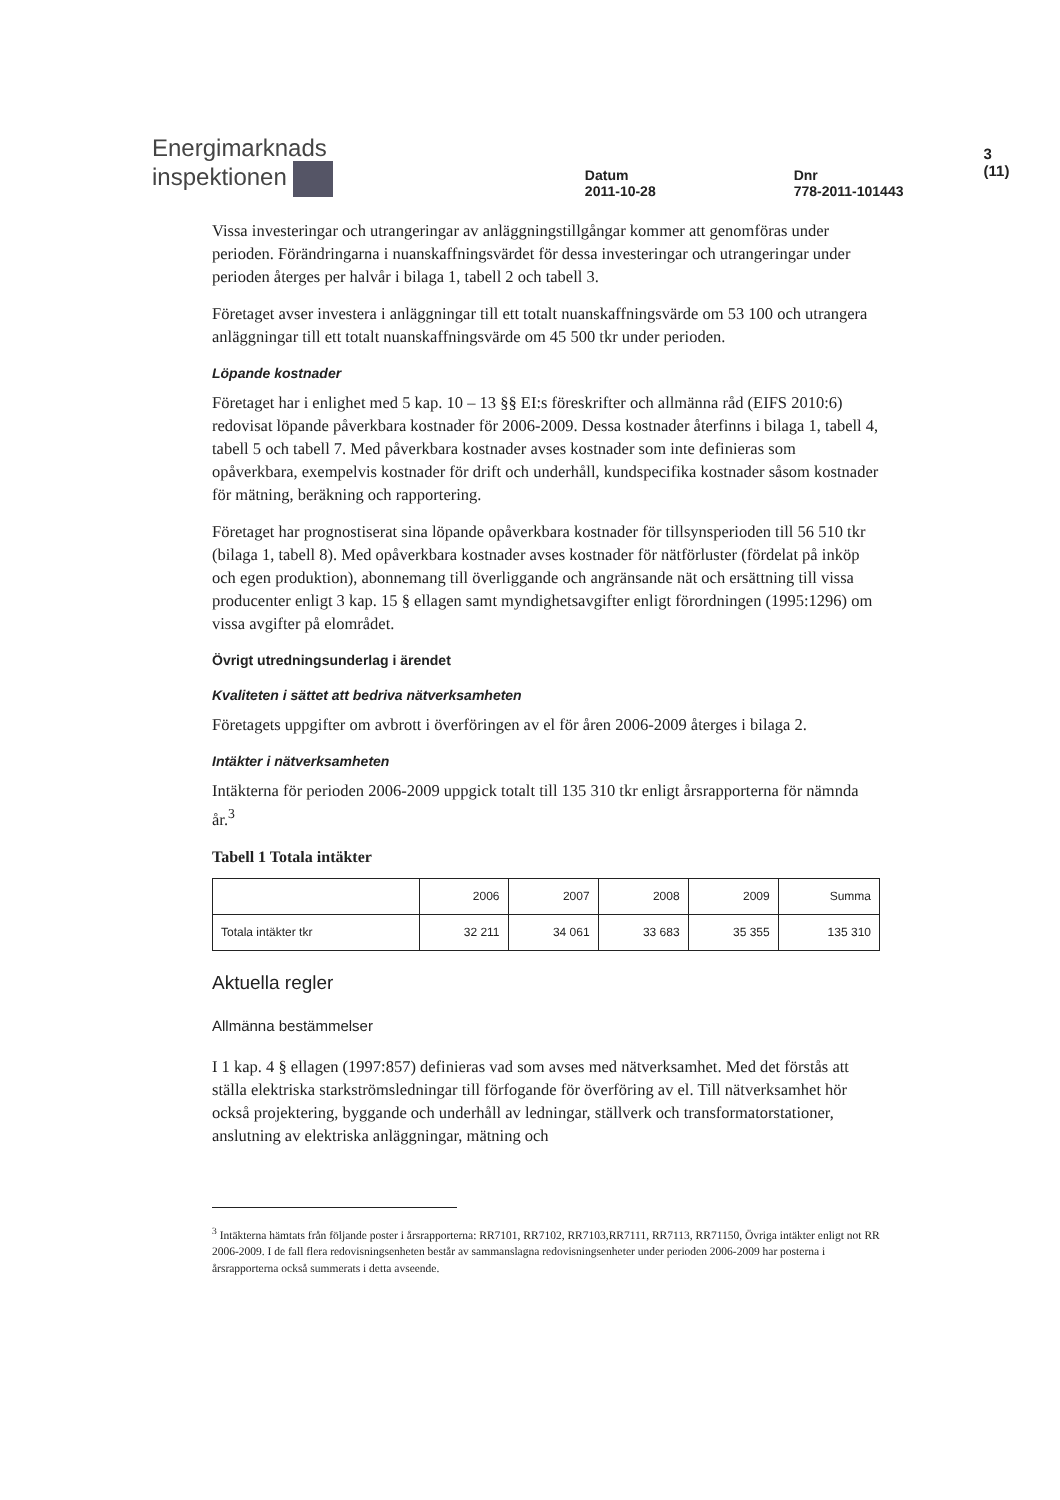Energimarknads
inspektionen
Datum
2011-10-28
Dnr
778-2011-101443
3 (11)
Vissa investeringar och utrangeringar av anläggningstillgångar kommer att genomföras under perioden. Förändringarna i nuanskaffningsvärdet för dessa investeringar och utrangeringar under perioden återges per halvår i bilaga 1, tabell 2 och tabell 3.
Företaget avser investera i anläggningar till ett totalt nuanskaffningsvärde om 53 100 och utrangera anläggningar till ett totalt nuanskaffningsvärde om 45 500 tkr under perioden.
Löpande kostnader
Företaget har i enlighet med 5 kap. 10 – 13 §§ EI:s föreskrifter och allmänna råd (EIFS 2010:6) redovisat löpande påverkbara kostnader för 2006-2009. Dessa kostnader återfinns i bilaga 1, tabell 4, tabell 5 och tabell 7. Med påverkbara kostnader avses kostnader som inte definieras som opåverkbara, exempelvis kostnader för drift och underhåll, kundspecifika kostnader såsom kostnader för mätning, beräkning och rapportering.
Företaget har prognostiserat sina löpande opåverkbara kostnader för tillsynsperioden till 56 510 tkr (bilaga 1, tabell 8). Med opåverkbara kostnader avses kostnader för nätförluster (fördelat på inköp och egen produktion), abonnemang till överliggande och angränsande nät och ersättning till vissa producenter enligt 3 kap. 15 § ellagen samt myndighetsavgifter enligt förordningen (1995:1296) om vissa avgifter på elområdet.
Övrigt utredningsunderlag i ärendet
Kvaliteten i sättet att bedriva nätverksamheten
Företagets uppgifter om avbrott i överföringen av el för åren 2006-2009 återges i bilaga 2.
Intäkter i nätverksamheten
Intäkterna för perioden 2006-2009 uppgick totalt till 135 310 tkr enligt årsrapporterna för nämnda år.<sup>3</sup>
Tabell 1 Totala intäkter
| | 2006 | 2007 | 2008 | 2009 | Summa |
| --- | --- | --- | --- | --- | --- |
| Totala intäkter tkr | 32 211 | 34 061 | 33 683 | 35 355 | 135 310 |
Aktuella regler
Allmänna bestämmelser
I 1 kap. 4 § ellagen (1997:857) definieras vad som avses med nätverksamhet. Med det förstås att ställa elektriska starkströmsledningar till förfogande för överföring av el. Till nätverksamhet hör också projektering, byggande och underhåll av ledningar, ställverk och transformatorstationer, anslutning av elektriska anläggningar, mätning och
<sup>3</sup> Intäkterna hämtats från följande poster i årsrapporterna: RR7101, RR7102, RR7103,RR7111, RR7113, RR71150, Övriga intäkter enligt not RR 2006-2009. I de fall flera redovisningsenheten består av sammanslagna redovisningsenheter under perioden 2006-2009 har posterna i årsrapporterna också summerats i detta avseende.